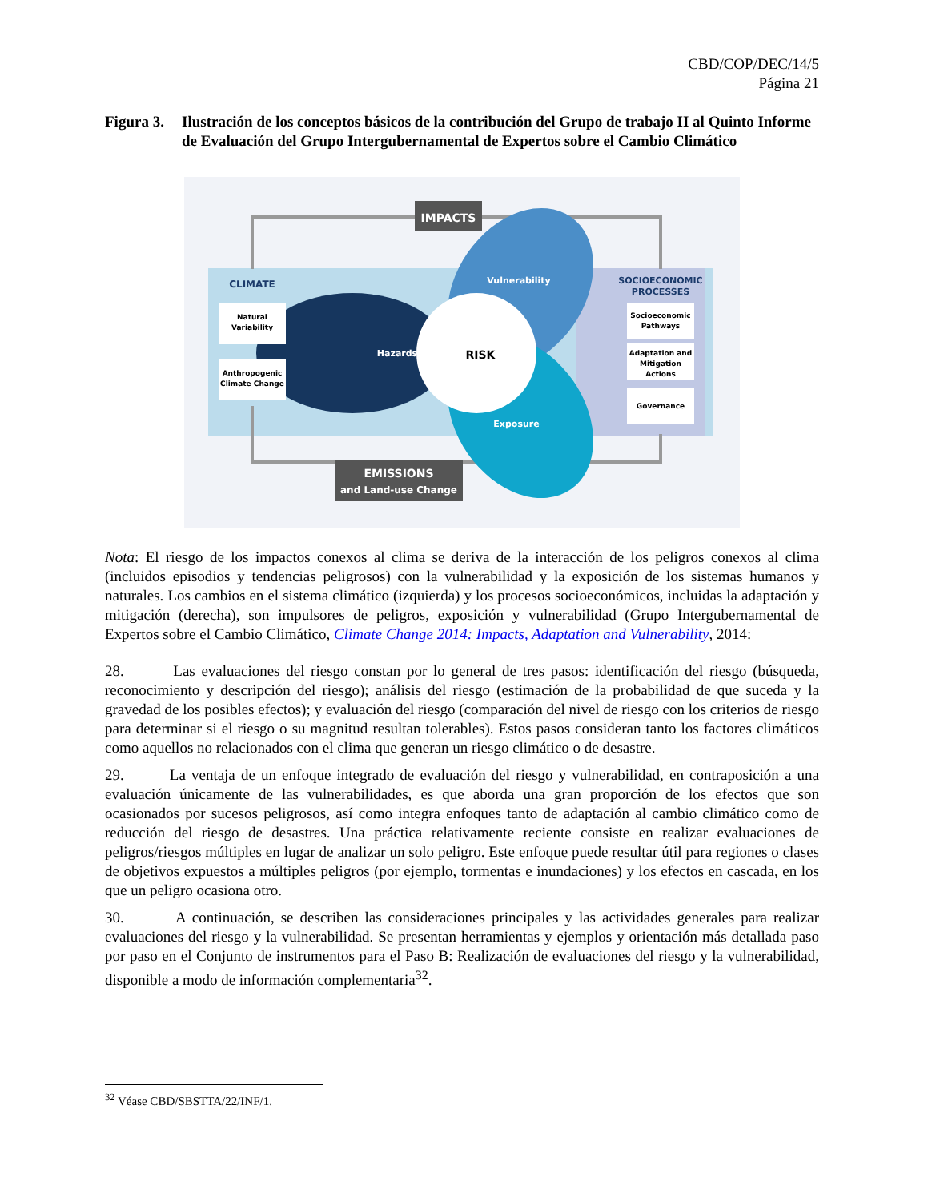CBD/COP/DEC/14/5
Página 21
Figura 3.
Ilustración de los conceptos básicos de la contribución del Grupo de trabajo II al Quinto Informe de Evaluación del Grupo Intergubernamental de Expertos sobre el Cambio Climático
IMPACTS
EMISSIONS
and Land-use Change
CLIMATE
Natural
Variability
Anthropogenic
Climate Change
SOCIOECONOMIC
PROCESSES
Socioeconomic
Pathways
Adaptation and
Mitigation
Actions
Governance
Hazards
Vulnerability
Exposure
RISK
Nota: El riesgo de los impactos conexos al clima se deriva de la interacción de los peligros conexos al clima (incluidos episodios y tendencias peligrosos) con la vulnerabilidad y la exposición de los sistemas humanos y naturales. Los cambios en el sistema climático (izquierda) y los procesos socioeconómicos, incluidas la adaptación y mitigación (derecha), son impulsores de peligros, exposición y vulnerabilidad (Grupo Intergubernamental de Expertos sobre el Cambio Climático, Climate Change 2014: Impacts, Adaptation and Vulnerability, 2014:
28. Las evaluaciones del riesgo constan por lo general de tres pasos: identificación del riesgo (búsqueda, reconocimiento y descripción del riesgo); análisis del riesgo (estimación de la probabilidad de que suceda y la gravedad de los posibles efectos); y evaluación del riesgo (comparación del nivel de riesgo con los criterios de riesgo para determinar si el riesgo o su magnitud resultan tolerables). Estos pasos consideran tanto los factores climáticos como aquellos no relacionados con el clima que generan un riesgo climático o de desastre.
29. La ventaja de un enfoque integrado de evaluación del riesgo y vulnerabilidad, en contraposición a una evaluación únicamente de las vulnerabilidades, es que aborda una gran proporción de los efectos que son ocasionados por sucesos peligrosos, así como integra enfoques tanto de adaptación al cambio climático como de reducción del riesgo de desastres. Una práctica relativamente reciente consiste en realizar evaluaciones de peligros/riesgos múltiples en lugar de analizar un solo peligro. Este enfoque puede resultar útil para regiones o clases de objetivos expuestos a múltiples peligros (por ejemplo, tormentas e inundaciones) y los efectos en cascada, en los que un peligro ocasiona otro.
30. A continuación, se describen las consideraciones principales y las actividades generales para realizar evaluaciones del riesgo y la vulnerabilidad. Se presentan herramientas y ejemplos y orientación más detallada paso por paso en el Conjunto de instrumentos para el Paso B: Realización de evaluaciones del riesgo y la vulnerabilidad, disponible a modo de información complementaria<sup>32</sup>.
<sup>32</sup> Véase CBD/SBSTTA/22/INF/1.